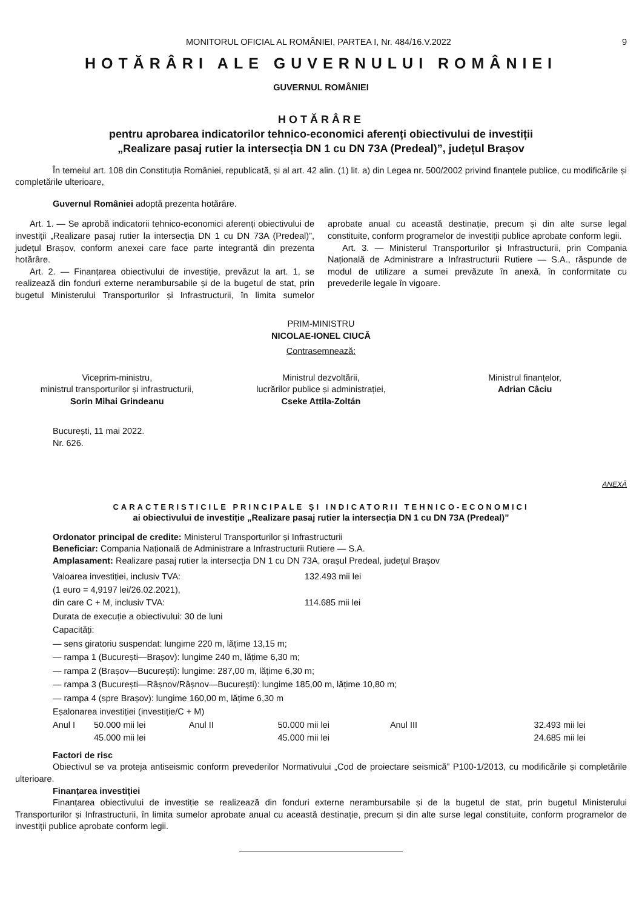MONITORUL OFICIAL AL ROMÂNIEI, PARTEA I, Nr. 484/16.V.2022
9
HOTĂRÂRI ALE GUVERNULUI ROMÂNIEI
GUVERNUL ROMÂNIEI
HOTĂRÂRE
pentru aprobarea indicatorilor tehnico-economici aferenți obiectivului de investiții
„Realizare pasaj rutier la intersecția DN 1 cu DN 73A (Predeal)”, județul Brașov
În temeiul art. 108 din Constituția României, republicată, și al art. 42 alin. (1) lit. a) din Legea nr. 500/2002 privind finanțele publice, cu modificările și completările ulterioare,
Guvernul României adoptă prezenta hotărâre.
Art. 1. — Se aprobă indicatorii tehnico-economici aferenți obiectivului de investiții „Realizare pasaj rutier la intersecția DN 1 cu DN 73A (Predeal)”, județul Brașov, conform anexei care face parte integrantă din prezenta hotărâre.
Art. 2. — Finanțarea obiectivului de investiție, prevăzut la art. 1, se realizează din fonduri externe nerambursabile și de la bugetul de stat, prin bugetul Ministerului Transporturilor și Infrastructurii, în limita sumelor aprobate anual cu această destinație, precum și din alte surse legal constituite, conform programelor de investiții publice aprobate conform legii.
Art. 3. — Ministerul Transporturilor și Infrastructurii, prin Compania Națională de Administrare a Infrastructurii Rutiere — S.A., răspunde de modul de utilizare a sumei prevăzute în anexă, în conformitate cu prevederile legale în vigoare.
PRIM-MINISTRU
NICOLAE-IONEL CIUCĂ
Contrasemnează:
Viceprim-ministru,
ministrul transporturilor și infrastructurii,
Sorin Mihai Grindeanu
Ministrul dezvoltării,
lucrărilor publice și administrației,
Cseke Attila-Zoltán
Ministrul finanțelor,
Adrian Câciu
București, 11 mai 2022.
Nr. 626.
ANEXĂ
CARACTERISTICILE PRINCIPALE ȘI INDICATORII TEHNICO-ECONOMICI
ai obiectivului de investiție „Realizare pasaj rutier la intersecția DN 1 cu DN 73A (Predeal)”
Ordonator principal de credite: Ministerul Transporturilor și Infrastructurii
Beneficiar: Compania Națională de Administrare a Infrastructurii Rutiere — S.A.
Amplasament: Realizare pasaj rutier la intersecția DN 1 cu DN 73A, orașul Predeal, județul Brașov
| Valoarea investiției, inclusiv TVA: | 132.493 mii lei |
| (1 euro = 4,9197 lei/26.02.2021), | |
| din care C + M, inclusiv TVA: | 114.685 mii lei |
Durata de execuție a obiectivului: 30 de luni
Capacități:
— sens giratoriu suspendat: lungime 220 m, lățime 13,15 m;
— rampa 1 (București—Brașov): lungime 240 m, lățime 6,30 m;
— rampa 2 (Brașov—București): lungime: 287,00 m, lățime 6,30 m;
— rampa 3 (București—Râșnov/Râșnov—București): lungime 185,00 m, lățime 10,80 m;
— rampa 4 (spre Brașov): lungime 160,00 m, lățime 6,30 m
Eșalonarea investiției (investiție/C + M)
| Anul I | 50.000 mii lei | Anul II | 50.000 mii lei | Anul III | 32.493 mii lei |
| | 45.000 mii lei | | 45.000 mii lei | | 24.685 mii lei |
Factori de risc
Obiectivul se va proteja antiseismic conform prevederilor Normativului „Cod de proiectare seismică” P100-1/2013, cu modificările și completările ulterioare.
Finanțarea investiției
Finanțarea obiectivului de investiție se realizează din fonduri externe nerambursabile și de la bugetul de stat, prin bugetul Ministerului Transporturilor și Infrastructurii, în limita sumelor aprobate anual cu această destinație, precum și din alte surse legal constituite, conform programelor de investiții publice aprobate conform legii.